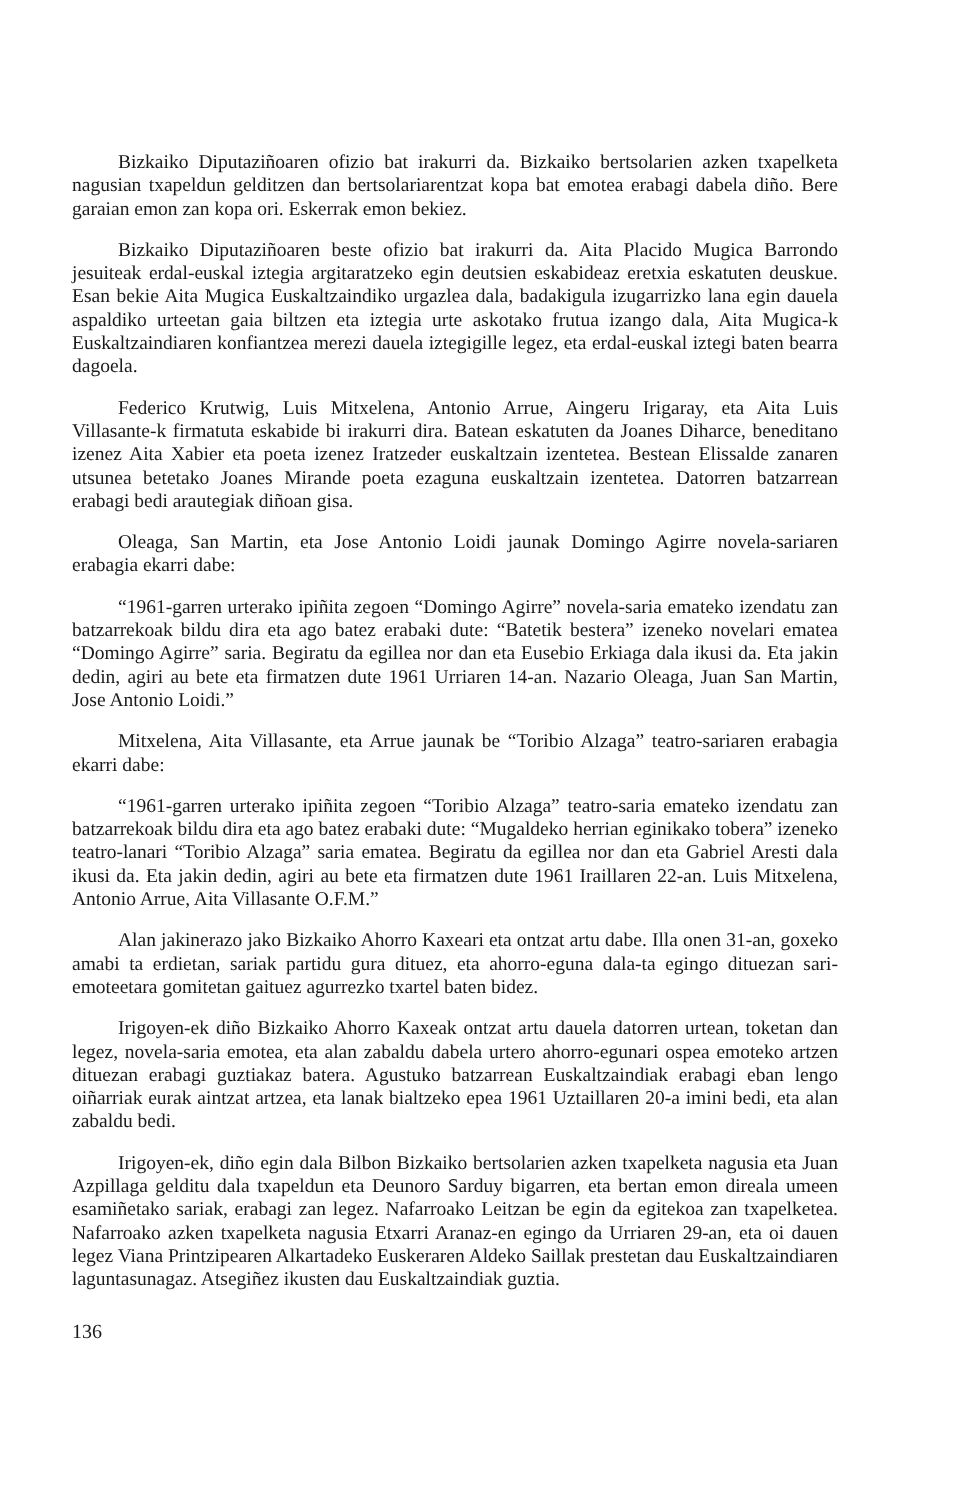Bizkaiko Diputaziñoaren ofizio bat irakurri da. Bizkaiko bertsolarien azken txapelketa nagusian txapeldun gelditzen dan bertsolariarentzat kopa bat emotea erabagi dabela diño. Bere garaian emon zan kopa ori. Eskerrak emon bekiez.
Bizkaiko Diputaziñoaren beste ofizio bat irakurri da. Aita Placido Mugica Barrondo jesuiteak erdal-euskal iztegia argitaratzeko egin deutsien eskabideaz eretxia eskatuten deuskue. Esan bekie Aita Mugica Euskaltzaindiko urgazlea dala, badakigula izugarrizko lana egin dauela aspaldiko urteetan gaia biltzen eta iztegia urte askotako frutua izango dala, Aita Mugica-k Euskaltzaindiaren konfiantzea merezi dauela iztegigille legez, eta erdal-euskal iztegi baten bearra dagoela.
Federico Krutwig, Luis Mitxelena, Antonio Arrue, Aingeru Irigaray, eta Aita Luis Villasante-k firmatuta eskabide bi irakurri dira. Batean eskatuten da Joanes Diharce, beneditano izenez Aita Xabier eta poeta izenez Iratzeder euskaltzain izentetea. Bestean Elissalde zanaren utsunea betetako Joanes Mirande poeta ezaguna euskaltzain izentetea. Datorren batzarrean erabagi bedi arautegiak diñoan gisa.
Oleaga, San Martin, eta Jose Antonio Loidi jaunak Domingo Agirre novela-sariaren erabagia ekarri dabe:
“1961-garren urterako ipiñita zegoen “Domingo Agirre” novela-saria emateko izendatu zan batzarrekoak bildu dira eta ago batez erabaki dute: “Batetik bestera” izeneko novelari ematea “Domingo Agirre” saria. Begiratu da egillea nor dan eta Eusebio Erkiaga dala ikusi da. Eta jakin dedin, agiri au bete eta firmatzen dute 1961 Urriaren 14-an. Nazario Oleaga, Juan San Martin, Jose Antonio Loidi.”
Mitxelena, Aita Villasante, eta Arrue jaunak be “Toribio Alzaga” teatro-sariaren erabagia ekarri dabe:
“1961-garren urterako ipiñita zegoen “Toribio Alzaga” teatro-saria emateko izendatu zan batzarrekoak bildu dira eta ago batez erabaki dute: “Mugaldeko herrian eginikako tobera” izeneko teatro-lanari “Toribio Alzaga” saria ematea. Begiratu da egillea nor dan eta Gabriel Aresti dala ikusi da. Eta jakin dedin, agiri au bete eta firmatzen dute 1961 Iraillaren 22-an. Luis Mitxelena, Antonio Arrue, Aita Villasante O.F.M.”
Alan jakinerazo jako Bizkaiko Ahorro Kaxeari eta ontzat artu dabe. Illa onen 31-an, goxeko amabi ta erdietan, sariak partidu gura dituez, eta ahorro-eguna dala-ta egingo dituezan sari-emoteetara gomitetan gaituez agurrezko txartel baten bidez.
Irigoyen-ek diño Bizkaiko Ahorro Kaxeak ontzat artu dauela datorren urtean, toketan dan legez, novela-saria emotea, eta alan zabaldu dabela urtero ahorro-egunari ospea emoteko artzen dituezan erabagi guztiakaz batera. Agustuko batzarrean Euskaltzaindiak erabagi eban lengo oiñarriak eurak aintzat artzea, eta lanak bialtzeko epea 1961 Uztaillaren 20-a imini bedi, eta alan zabaldu bedi.
Irigoyen-ek, diño egin dala Bilbon Bizkaiko bertsolarien azken txapelketa nagusia eta Juan Azpillaga gelditu dala txapeldun eta Deunoro Sarduy bigarren, eta bertan emon direala umeen esamiñetako sariak, erabagi zan legez. Nafarroako Leitzan be egin da egitekoa zan txapelketea. Nafarroako azken txapelketa nagusia Etxarri Aranaz-en egingo da Urriaren 29-an, eta oi dauen legez Viana Printzipearen Alkartadeko Euskeraren Aldeko Saillak prestetan dau Euskaltzaindiaren laguntasunagaz. Atsegiñez ikusten dau Euskaltzaindiak guztia.
136